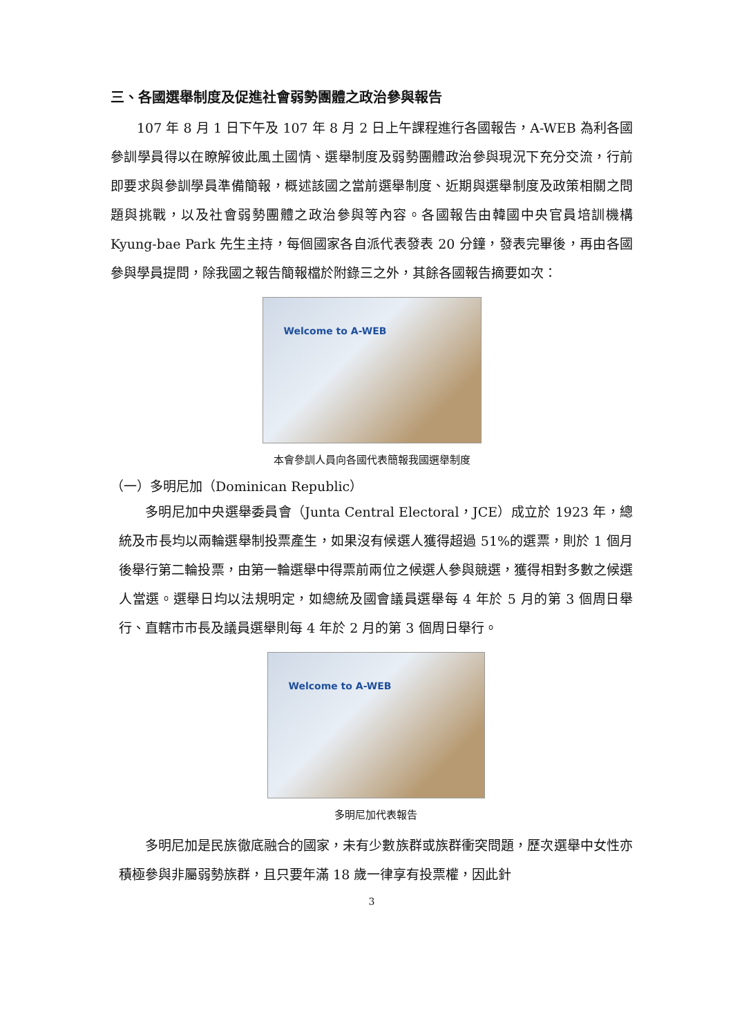三、各國選舉制度及促進社會弱勢團體之政治參與報告
107 年 8 月 1 日下午及 107 年 8 月 2 日上午課程進行各國報告，A-WEB 為利各國參訓學員得以在瞭解彼此風土國情、選舉制度及弱勢團體政治參與現況下充分交流，行前即要求與參訓學員準備簡報，概述該國之當前選舉制度、近期與選舉制度及政策相關之問題與挑戰，以及社會弱勢團體之政治參與等內容。各國報告由韓國中央官員培訓機構 Kyung-bae Park 先生主持，每個國家各自派代表發表 20 分鐘，發表完畢後，再由各國參與學員提問，除我國之報告簡報檔於附錄三之外，其餘各國報告摘要如次：
Welcome to A-WEB
本會參訓人員向各國代表簡報我國選舉制度
（一）多明尼加（Dominican Republic）
多明尼加中央選舉委員會（Junta Central Electoral，JCE）成立於 1923 年，總統及市長均以兩輪選舉制投票產生，如果沒有候選人獲得超過 51%的選票，則於 1 個月後舉行第二輪投票，由第一輪選舉中得票前兩位之候選人參與競選，獲得相對多數之候選人當選。選舉日均以法規明定，如總統及國會議員選舉每 4 年於 5 月的第 3 個周日舉行、直轄市市長及議員選舉則每 4 年於 2 月的第 3 個周日舉行。
Welcome to A-WEB
多明尼加代表報告
多明尼加是民族徹底融合的國家，未有少數族群或族群衝突問題，歷次選舉中女性亦積極參與非屬弱勢族群，且只要年滿 18 歲一律享有投票權，因此針
3